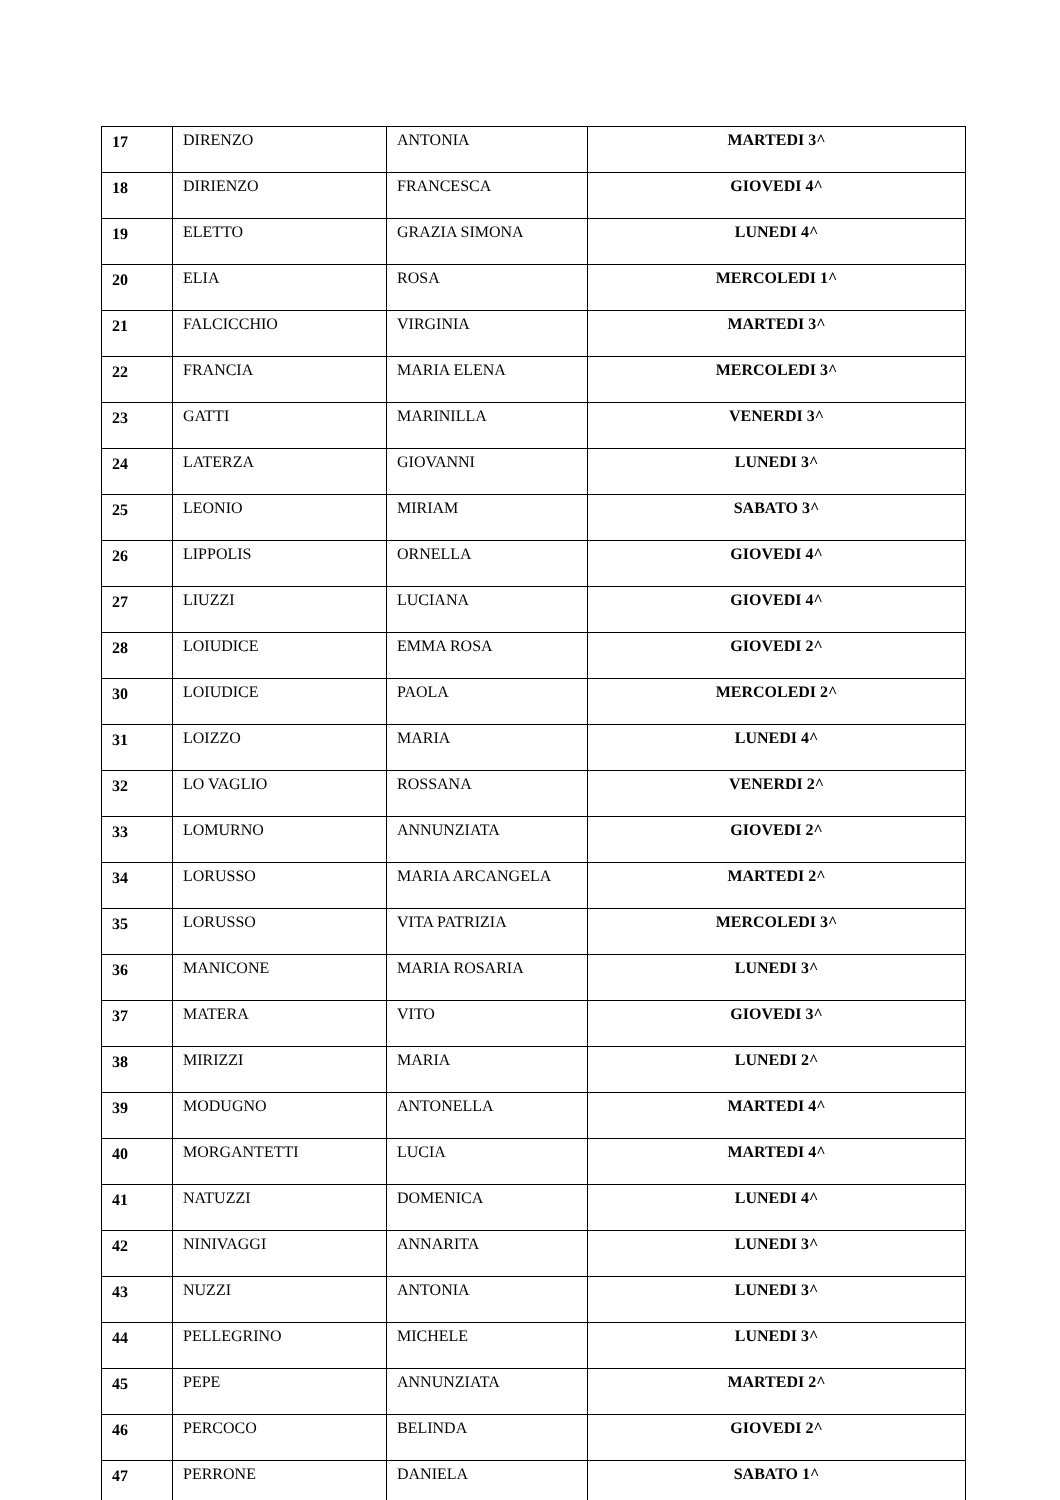| 17 | DIRENZO | ANTONIA | MARTEDI 3^ |
| 18 | DIRIENZO | FRANCESCA | GIOVEDI 4^ |
| 19 | ELETTO | GRAZIA SIMONA | LUNEDI 4^ |
| 20 | ELIA | ROSA | MERCOLEDI 1^ |
| 21 | FALCICCHIO | VIRGINIA | MARTEDI 3^ |
| 22 | FRANCIA | MARIA ELENA | MERCOLEDI 3^ |
| 23 | GATTI | MARINILLA | VENERDI 3^ |
| 24 | LATERZA | GIOVANNI | LUNEDI 3^ |
| 25 | LEONIO | MIRIAM | SABATO 3^ |
| 26 | LIPPOLIS | ORNELLA | GIOVEDI 4^ |
| 27 | LIUZZI | LUCIANA | GIOVEDI 4^ |
| 28 | LOIUDICE | EMMA ROSA | GIOVEDI 2^ |
| 30 | LOIUDICE | PAOLA | MERCOLEDI 2^ |
| 31 | LOIZZO | MARIA | LUNEDI 4^ |
| 32 | LO VAGLIO | ROSSANA | VENERDI 2^ |
| 33 | LOMURNO | ANNUNZIATA | GIOVEDI 2^ |
| 34 | LORUSSO | MARIA ARCANGELA | MARTEDI 2^ |
| 35 | LORUSSO | VITA PATRIZIA | MERCOLEDI 3^ |
| 36 | MANICONE | MARIA ROSARIA | LUNEDI 3^ |
| 37 | MATERA | VITO | GIOVEDI 3^ |
| 38 | MIRIZZI | MARIA | LUNEDI 2^ |
| 39 | MODUGNO | ANTONELLA | MARTEDI 4^ |
| 40 | MORGANTETTI | LUCIA | MARTEDI 4^ |
| 41 | NATUZZI | DOMENICA | LUNEDI 4^ |
| 42 | NINIVAGGI | ANNARITA | LUNEDI 3^ |
| 43 | NUZZI | ANTONIA | LUNEDI 3^ |
| 44 | PELLEGRINO | MICHELE | LUNEDI 3^ |
| 45 | PEPE | ANNUNZIATA | MARTEDI 2^ |
| 46 | PERCOCO | BELINDA | GIOVEDI 2^ |
| 47 | PERRONE | DANIELA | SABATO 1^ |